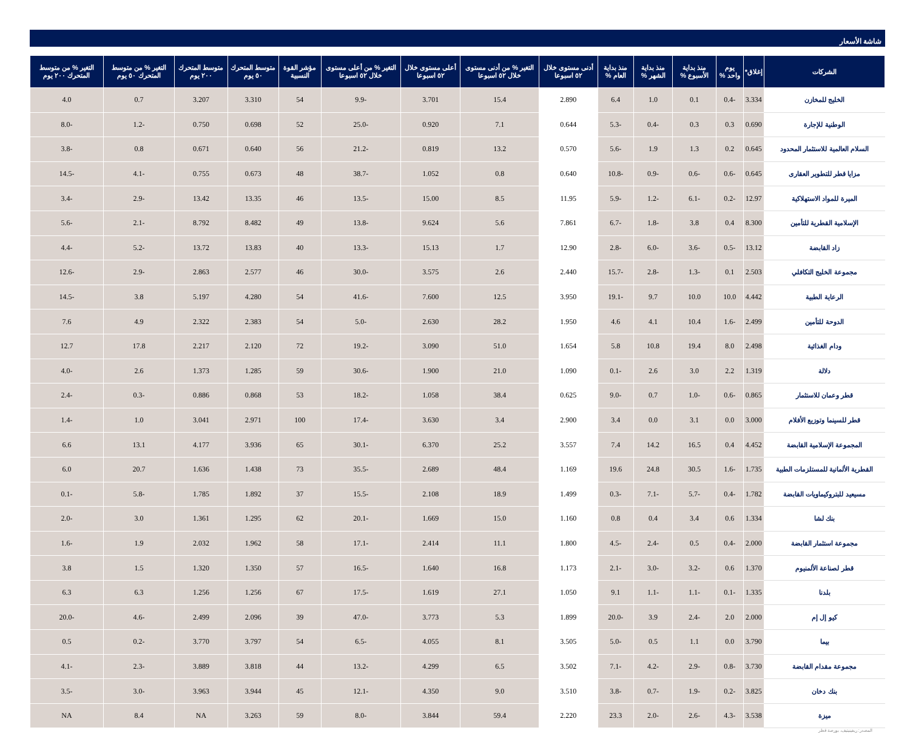شاشة الأسعار
| الشركات | إغلاق* | يوم واحد % | منذ بداية الأسبوع % | منذ بداية الشهر % | منذ بداية العام % | أدنى مستوى خلال ٥٢ اسبوعا | التغير % من أدنى مستوى خلال ٥٢ اسبوعا | أعلى مستوى خلال ٥٢ اسبوعا | التغير % من أعلى مستوى خلال ٥٢ اسبوعا | مؤشر القوة النسبية | متوسط المتحرك ٥٠ يوم | متوسط المتحرك ٢٠٠ يوم | التغير % من متوسط المتحرك ٥٠ يوم | التغير % من متوسط المتحرك ٢٠٠ يوم |
| --- | --- | --- | --- | --- | --- | --- | --- | --- | --- | --- | --- | --- | --- | --- |
| الخليج للمخازن | 3.334 | -0.4 | 0.1 | 1.0 | 6.4 | 2.890 | 15.4 | 3.701 | -9.9 | 54 | 3.310 | 3.207 | 0.7 | 4.0 |
| الوطنية للإجارة | 0.690 | 0.3 | 0.3 | -0.4 | -5.3 | 0.644 | 7.1 | 0.920 | -25.0 | 52 | 0.698 | 0.750 | -1.2 | -8.0 |
| السلام العالمية للاستثمار المحدود | 0.645 | 0.2 | 1.3 | 1.9 | -5.6 | 0.570 | 13.2 | 0.819 | -21.2 | 56 | 0.640 | 0.671 | 0.8 | -3.8 |
| مزايا قطر للتطوير العقارى | 0.645 | -0.6 | -0.6 | -0.9 | -10.8 | 0.640 | 0.8 | 1.052 | -38.7 | 48 | 0.673 | 0.755 | -4.1 | -14.5 |
| الميرة للمواد الاستهلاكية | 12.97 | -0.2 | -6.1 | -1.2 | -5.9 | 11.95 | 8.5 | 15.00 | -13.5 | 46 | 13.35 | 13.42 | -2.9 | -3.4 |
| الإسلامية القطرية للتأمين | 8.300 | 0.4 | 3.8 | -1.8 | -6.7 | 7.861 | 5.6 | 9.624 | -13.8 | 49 | 8.482 | 8.792 | -2.1 | -5.6 |
| زاد القابضة | 13.12 | -0.5 | -3.6 | -6.0 | -2.8 | 12.90 | 1.7 | 15.13 | -13.3 | 40 | 13.83 | 13.72 | -5.2 | -4.4 |
| مجموعة الخليج التكافلي | 2.503 | 0.1 | -1.3 | -2.8 | -15.7 | 2.440 | 2.6 | 3.575 | -30.0 | 46 | 2.577 | 2.863 | -2.9 | -12.6 |
| الرعاية الطبية | 4.442 | 10.0 | 10.0 | 9.7 | -19.1 | 3.950 | 12.5 | 7.600 | -41.6 | 54 | 4.280 | 5.197 | 3.8 | -14.5 |
| الدوحة للتأمين | 2.499 | -1.6 | 10.4 | 4.1 | 4.6 | 1.950 | 28.2 | 2.630 | -5.0 | 54 | 2.383 | 2.322 | 4.9 | 7.6 |
| ودام الغذائية | 2.498 | 8.0 | 19.4 | 10.8 | 5.8 | 1.654 | 51.0 | 3.090 | -19.2 | 72 | 2.120 | 2.217 | 17.8 | 12.7 |
| دلالة | 1.319 | 2.2 | 3.0 | 2.6 | -0.1 | 1.090 | 21.0 | 1.900 | -30.6 | 59 | 1.285 | 1.373 | 2.6 | -4.0 |
| قطر وعمان للاستثمار | 0.865 | -0.6 | -1.0 | 0.7 | -9.0 | 0.625 | 38.4 | 1.058 | -18.2 | 53 | 0.868 | 0.886 | -0.3 | -2.4 |
| قطر للسينما وتوزيع الأفلام | 3.000 | 0.0 | 3.1 | 0.0 | 3.4 | 2.900 | 3.4 | 3.630 | -17.4 | 100 | 2.971 | 3.041 | 1.0 | -1.4 |
| المجموعة الإسلامية القابضة | 4.452 | 0.4 | 16.5 | 14.2 | 7.4 | 3.557 | 25.2 | 6.370 | -30.1 | 65 | 3.936 | 4.177 | 13.1 | 6.6 |
| القطرية الألمانية للمستلزمات الطبية | 1.735 | -1.6 | 30.5 | 24.8 | 19.6 | 1.169 | 48.4 | 2.689 | -35.5 | 73 | 1.438 | 1.636 | 20.7 | 6.0 |
| مسيعيد للبتروكيماويات القابضة | 1.782 | -0.4 | -5.7 | -7.1 | -0.3 | 1.499 | 18.9 | 2.108 | -15.5 | 37 | 1.892 | 1.785 | -5.8 | -0.1 |
| بنك لشا | 1.334 | 0.6 | 3.4 | 0.4 | 0.8 | 1.160 | 15.0 | 1.669 | -20.1 | 62 | 1.295 | 1.361 | 3.0 | -2.0 |
| مجموعة استثمار القابضة | 2.000 | -0.4 | 0.5 | -2.4 | -4.5 | 1.800 | 11.1 | 2.414 | -17.1 | 58 | 1.962 | 2.032 | 1.9 | -1.6 |
| قطر لصناعة الألمنيوم | 1.370 | 0.6 | -3.2 | -3.0 | -2.1 | 1.173 | 16.8 | 1.640 | -16.5 | 57 | 1.350 | 1.320 | 1.5 | 3.8 |
| بلدنا | 1.335 | -0.1 | -1.1 | -1.1 | 9.1 | 1.050 | 27.1 | 1.619 | -17.5 | 67 | 1.256 | 1.256 | 6.3 | 6.3 |
| كيو إل إم | 2.000 | 2.0 | -2.4 | 3.9 | -20.0 | 1.899 | 5.3 | 3.773 | -47.0 | 39 | 2.096 | 2.499 | -4.6 | -20.0 |
| بيما | 3.790 | 0.0 | 1.1 | 0.5 | -5.0 | 3.505 | 8.1 | 4.055 | -6.5 | 54 | 3.797 | 3.770 | -0.2 | 0.5 |
| مجموعة مقدام القابضة | 3.730 | -0.8 | -2.9 | -4.2 | -7.1 | 3.502 | 6.5 | 4.299 | -13.2 | 44 | 3.818 | 3.889 | -2.3 | -4.1 |
| بنك دخان | 3.825 | -0.2 | -1.9 | -0.7 | -3.8 | 3.510 | 9.0 | 4.350 | -12.1 | 45 | 3.944 | 3.963 | -3.0 | -3.5 |
| ميزة | 3.538 | -4.3 | -2.6 | -2.0 | 23.3 | 2.220 | 59.4 | 3.844 | -8.0 | 59 | 3.263 | NA | 8.4 | NA |
المصدر: ريفينيتيف، بورصة قطر